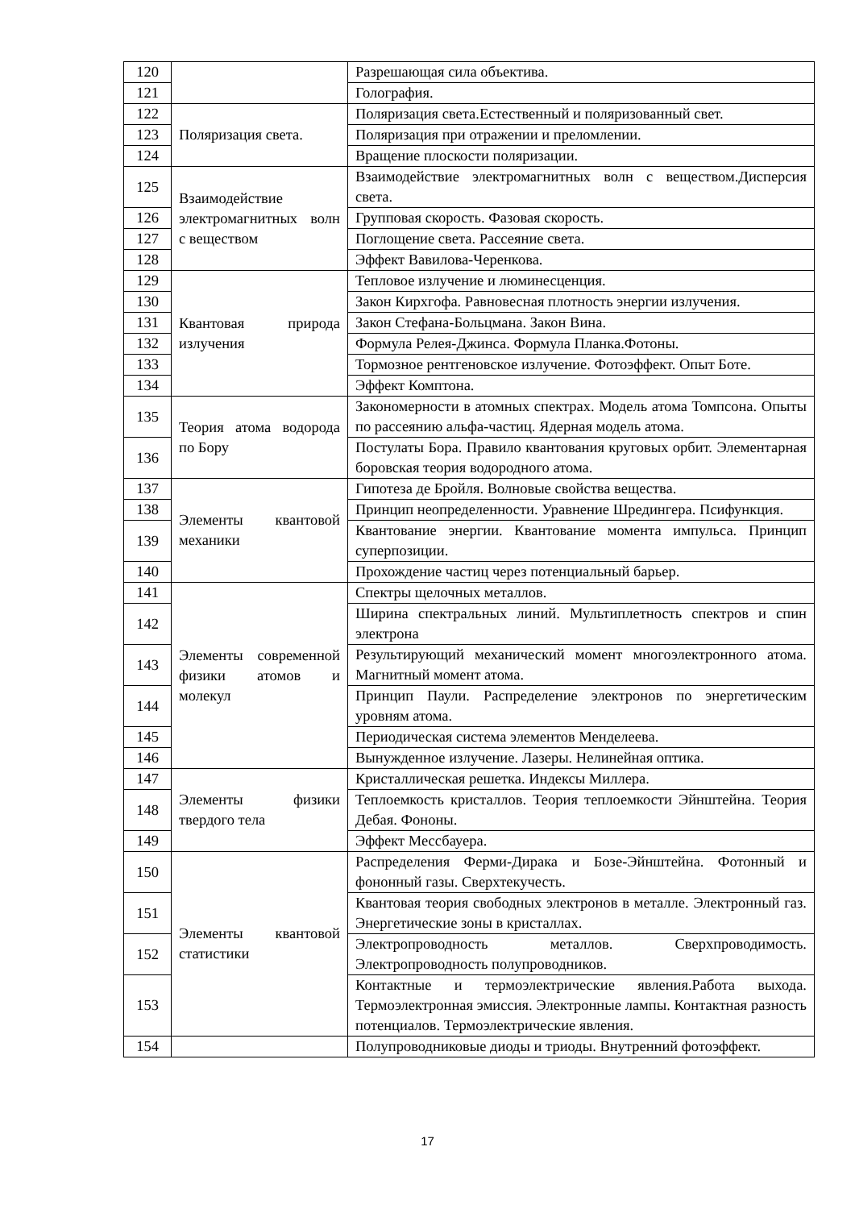| 120 | | Разрешающая сила объектива. |
| 121 | | Голография. |
| 122 | Поляризация света. | Поляризация света.Естественный и поляризованный свет. |
| 123 | | Поляризация при отражении и преломлении. |
| 124 | | Вращение плоскости поляризации. |
| 125 | Взаимодействие электромагнитных волн с веществом | Взаимодействие электромагнитных волн с веществом.Дисперсия света. |
| 126 | | Групповая скорость. Фазовая скорость. |
| 127 | | Поглощение света. Рассеяние света. |
| 128 | | Эффект Вавилова-Черенкова. |
| 129 | Квантовая природа излучения | Тепловое излучение и люминесценция. |
| 130 | | Закон Кирхгофа. Равновесная плотность энергии излучения. |
| 131 | | Закон Стефана-Больцмана. Закон Вина. |
| 132 | | Формула Релея-Джинса. Формула Планка.Фотоны. |
| 133 | | Тормозное рентгеновское излучение. Фотоэффект. Опыт Боте. |
| 134 | | Эффект Комптона. |
| 135 | Теория атома водорода по Бору | Закономерности в атомных спектрах. Модель атома Томпсона. Опыты по рассеянию альфа-частиц. Ядерная модель атома. |
| 136 | | Постулаты Бора. Правило квантования круговых орбит. Элементарная боровская теория водородного атома. |
| 137 | Элементы квантовой механики | Гипотеза де Бройля. Волновые свойства вещества. |
| 138 | | Принцип неопределенности. Уравнение Шредингера. Псифункция. |
| 139 | | Квантование энергии. Квантование момента импульса. Принцип суперпозиции. |
| 140 | | Прохождение частиц через потенциальный барьер. |
| 141 | Элементы современной физики атомов и молекул | Спектры щелочных металлов. |
| 142 | | Ширина спектральных линий. Мультиплетность спектров и спин электрона |
| 143 | | Результирующий механический момент многоэлектронного атома. Магнитный момент атома. |
| 144 | | Принцип Паули. Распределение электронов по энергетическим уровням атома. |
| 145 | | Периодическая система элементов Менделеева. |
| 146 | | Вынужденное излучение. Лазеры. Нелинейная оптика. |
| 147 | Элементы физики твердого тела | Кристаллическая решетка. Индексы Миллера. |
| 148 | | Теплоемкость кристаллов. Теория теплоемкости Эйнштейна. Теория Дебая. Фононы. |
| 149 | | Эффект Мессбауера. |
| 150 | Элементы квантовой статистики | Распределения Ферми-Дирака и Бозе-Эйнштейна. Фотонный и фононный газы. Сверхтекучесть. |
| 151 | | Квантовая теория свободных электронов в металле. Электронный газ. Энергетические зоны в кристаллах. |
| 152 | | Электропроводность металлов. Сверхпроводимость. Электропроводность полупроводников. |
| 153 | | Контактные и термоэлектрические явления.Работа выхода. Термоэлектронная эмиссия. Электронные лампы. Контактная разность потенциалов. Термоэлектрические явления. |
| 154 | | Полупроводниковые диоды и триоды. Внутренний фотоэффект. |
17